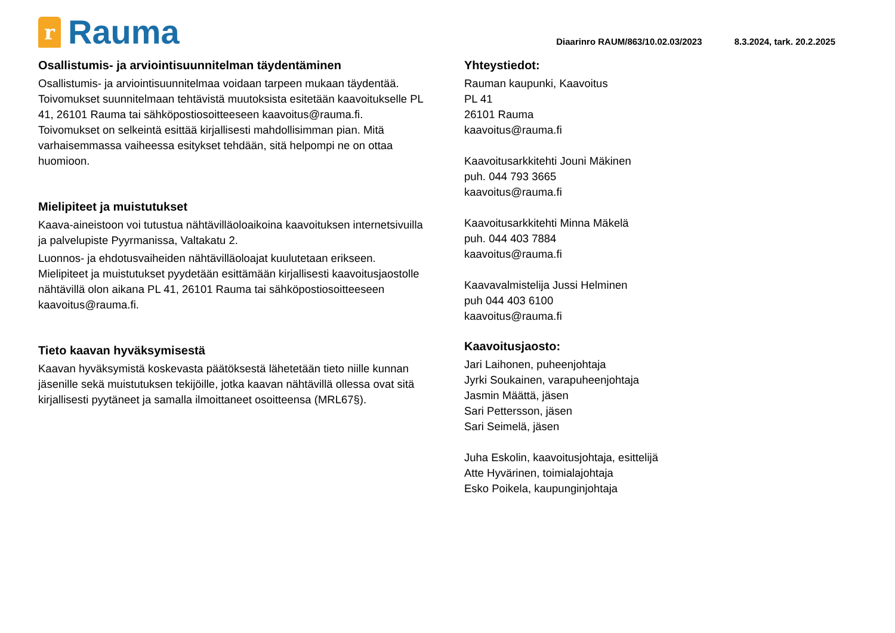r
Rauma
Diaarinro RAUM/863/10.02.03/2023 8.3.2024, tark. 20.2.2025
Osallistumis- ja arviointisuunnitelman täydentäminen
Osallistumis- ja arviointisuunnitelmaa voidaan tarpeen mukaan täydentää. Toivomukset suunnitelmaan tehtävistä muutoksista esitetään kaavoitukselle PL 41, 26101 Rauma tai sähköpostiosoitteeseen kaavoitus@rauma.fi. Toivomukset on selkeintä esittää kirjallisesti mahdollisimman pian. Mitä varhaisemmassa vaiheessa esitykset tehdään, sitä helpompi ne on ottaa huomioon.
Mielipiteet ja muistutukset
Kaava-aineistoon voi tutustua nähtävilläoloaikoina kaavoituksen internetsivuilla ja palvelupiste Pyyrmanissa, Valtakatu 2.
Luonnos- ja ehdotusvaiheiden nähtävilläoloajat kuulutetaan erikseen. Mielipiteet ja muistutukset pyydetään esittämään kirjallisesti kaavoitusjaostolle nähtävillä olon aikana PL 41, 26101 Rauma tai sähköpostiosoitteeseen kaavoitus@rauma.fi.
Tieto kaavan hyväksymisestä
Kaavan hyväksymistä koskevasta päätöksestä lähetetään tieto niille kunnan jäsenille sekä muistutuksen tekijöille, jotka kaavan nähtävillä ollessa ovat sitä kirjallisesti pyytäneet ja samalla ilmoittaneet osoitteensa (MRL67§).
Yhteystiedot:
Rauman kaupunki, Kaavoitus
PL 41
26101 Rauma
kaavoitus@rauma.fi
Kaavoitusarkkitehti Jouni Mäkinen
puh. 044 793 3665
kaavoitus@rauma.fi
Kaavoitusarkkitehti Minna Mäkelä
puh. 044 403 7884
kaavoitus@rauma.fi
Kaavavalmistelija Jussi Helminen
puh 044 403 6100
kaavoitus@rauma.fi
Kaavoitusjaosto:
Jari Laihonen, puheenjohtaja
Jyrki Soukainen, varapuheenjohtaja
Jasmin Määttä, jäsen
Sari Pettersson, jäsen
Sari Seimelä, jäsen
Juha Eskolin, kaavoitusjohtaja, esittelijä
Atte Hyvärinen, toimialajohtaja
Esko Poikela, kaupunginjohtaja